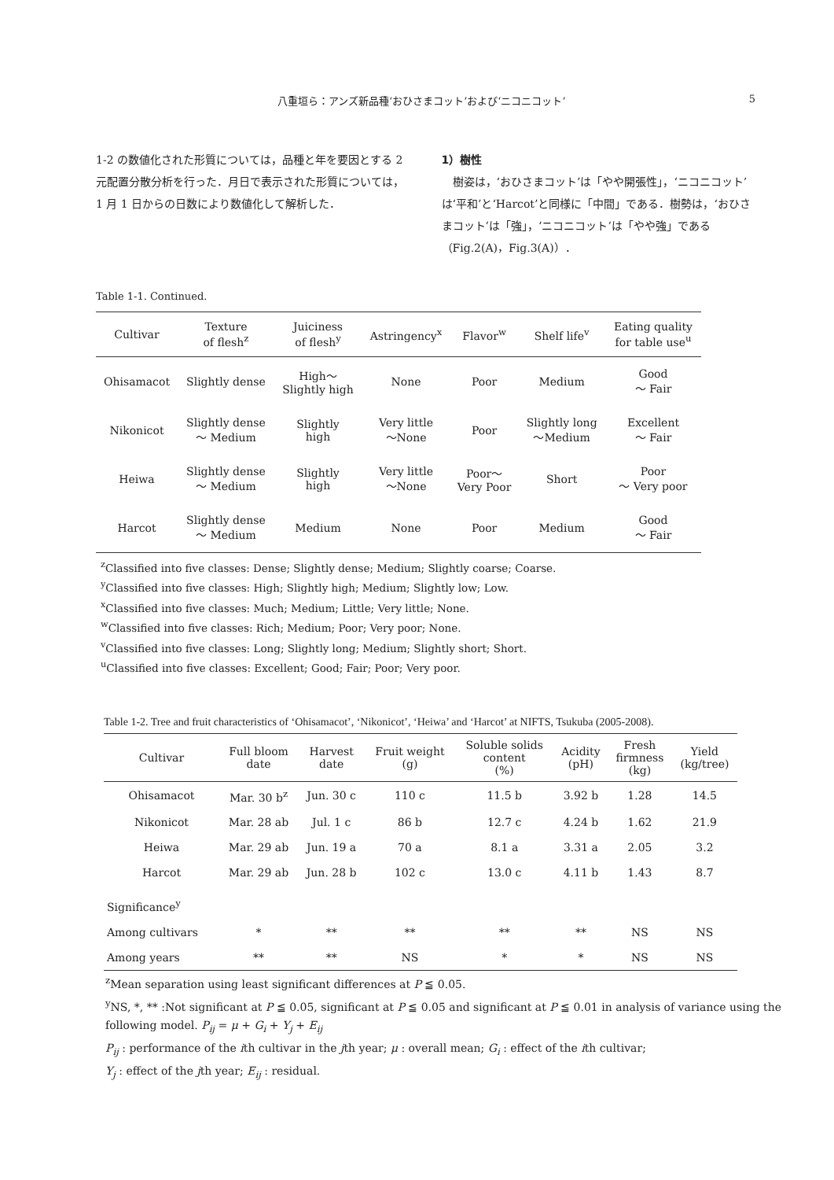八重垣ら：アンズ新品種‘おひさまコット’および‘ニコニコット’ 5
1-2 の数値化された形質については，品種と年を要因とする 2 元配置分散分析を行った．月日で表示された形質については，1 月 1 日からの日数により数値化して解析した．
1）樹性
　樹姿は，‘おひさまコット’は「やや開張性」，‘ニコニコット’は‘平和’と‘Harcot’と同様に「中間」である．樹勢は，‘おひさまコット’は「強」，‘ニコニコット’は「やや強」である（Fig.2(A)，Fig.3(A)）．
Table 1-1. Continued.
| Cultivar | Texture of flesh<sup>z</sup> | Juiciness of flesh<sup>y</sup> | Astringency<sup>x</sup> | Flavor<sup>w</sup> | Shelf life<sup>v</sup> | Eating quality for table use<sup>u</sup> |
| --- | --- | --- | --- | --- | --- | --- |
| Ohisamacot | Slightly dense | High～ Slightly high | None | Poor | Medium | Good ～ Fair |
| Nikonicot | Slightly dense ～ Medium | Slightly high | Very little ～None | Poor | Slightly long ～Medium | Excellent ～ Fair |
| Heiwa | Slightly dense ～ Medium | Slightly high | Very little ～None | Poor～ Very Poor | Short | Poor ～ Very poor |
| Harcot | Slightly dense ～ Medium | Medium | None | Poor | Medium | Good ～ Fair |
<sup>z</sup> Classified into five classes: Dense; Slightly dense; Medium; Slightly coarse; Coarse.
<sup>y</sup> Classified into five classes: High; Slightly high; Medium; Slightly low; Low.
<sup>x</sup> Classified into five classes: Much; Medium; Little; Very little; None.
<sup>w</sup> Classified into five classes: Rich; Medium; Poor; Very poor; None.
<sup>v</sup> Classified into five classes: Long; Slightly long; Medium; Slightly short; Short.
<sup>u</sup> Classified into five classes: Excellent; Good; Fair; Poor; Very poor.
Table 1-2. Tree and fruit characteristics of ‘Ohisamacot’, ‘Nikonicot’, ‘Heiwa’ and ‘Harcot’ at NIFTS, Tsukuba (2005-2008).
| Cultivar | Full bloom date | Harvest date | Fruit weight (g) | Soluble solids content (%) | Acidity (pH) | Fresh firmness (kg) | Yield (kg/tree) |
| --- | --- | --- | --- | --- | --- | --- | --- |
| Ohisamacot | Mar. 30 b<sup>z</sup> | Jun. 30 c | 110 c | 11.5 b | 3.92 b | 1.28 | 14.5 |
| Nikonicot | Mar. 28 ab | Jul. 1 c | 86 b | 12.7 c | 4.24 b | 1.62 | 21.9 |
| Heiwa | Mar. 29 ab | Jun. 19 a | 70 a | 8.1 a | 3.31 a | 2.05 | 3.2 |
| Harcot | Mar. 29 ab | Jun. 28 b | 102 c | 13.0 c | 4.11 b | 1.43 | 8.7 |
| Significance<sup>y</sup> | | | | | | | |
| Among cultivars | * | ** | ** | ** | ** | NS | NS |
| Among years | ** | ** | NS | * | * | NS | NS |
<sup>z</sup> Mean separation using least significant differences at P ≦ 0.05.
<sup>y</sup> NS, *, ** :Not significant at P ≦ 0.05, significant at P ≦ 0.05 and significant at P ≦ 0.01 in analysis of variance using the following model. P<sub>ij</sub> = μ + G<sub>i</sub> + Y<sub>j</sub> + E<sub>ij</sub>
P<sub>ij</sub> : performance of the ith cultivar in the jth year; μ : overall mean; G<sub>i</sub> : effect of the ith cultivar;
Y<sub>j</sub> : effect of the jth year; E<sub>ij</sub> : residual.